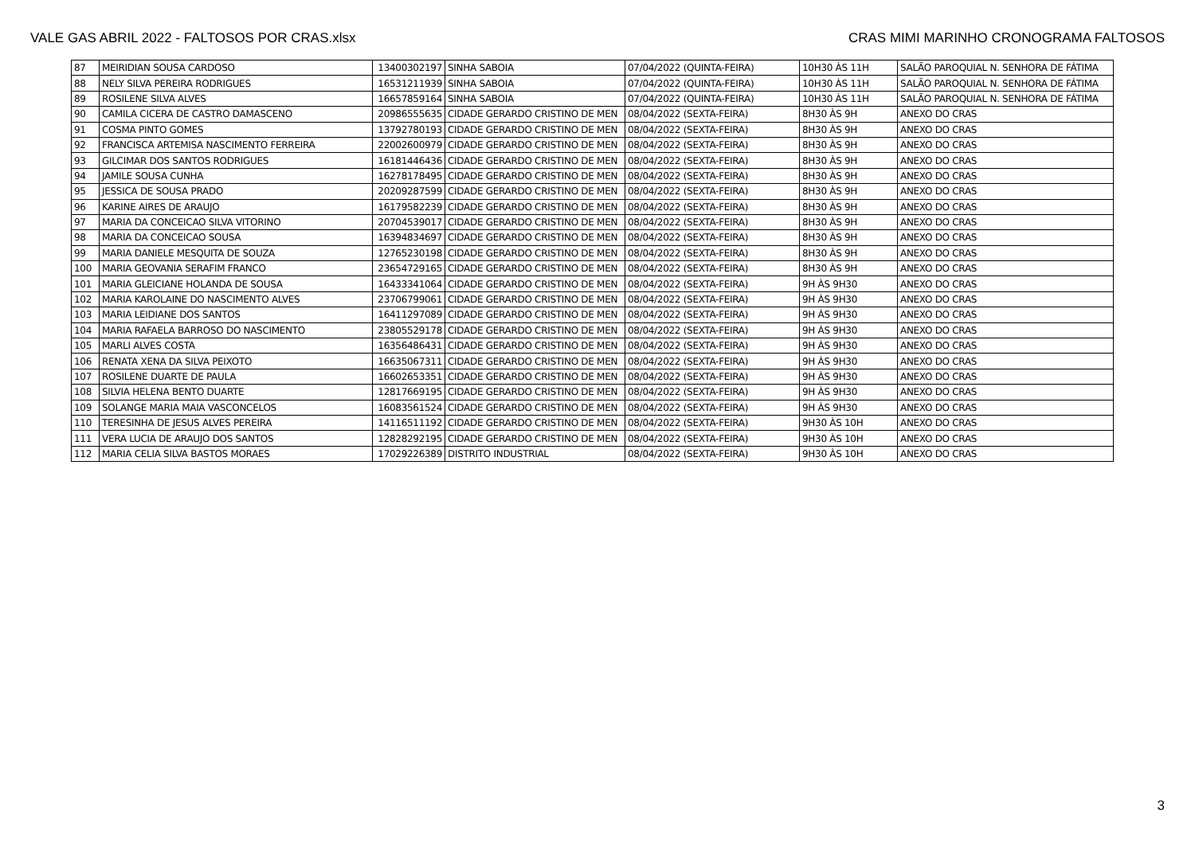VALE GAS ABRIL 2022 - FALTOSOS POR CRAS.xlsx CRAS MIMI MARINHO CRONOGRAMA FALTOSOS
| 87 | MEIRIDIAN SOUSA CARDOSO | 13400302197 | SINHA SABOIA | 07/04/2022 (QUINTA-FEIRA) | 10H30 ÀS 11H | SALÃO PAROQUIAL N. SENHORA DE FÁTIMA |
| 88 | NELY SILVA PEREIRA RODRIGUES | 16531211939 | SINHA SABOIA | 07/04/2022 (QUINTA-FEIRA) | 10H30 ÀS 11H | SALÃO PAROQUIAL N. SENHORA DE FÁTIMA |
| 89 | ROSILENE SILVA ALVES | 16657859164 | SINHA SABOIA | 07/04/2022 (QUINTA-FEIRA) | 10H30 ÀS 11H | SALÃO PAROQUIAL N. SENHORA DE FÁTIMA |
| 90 | CAMILA CICERA DE CASTRO DAMASCENO | 20986555635 | CIDADE GERARDO CRISTINO DE MEN | 08/04/2022 (SEXTA-FEIRA) | 8H30 ÀS 9H | ANEXO DO CRAS |
| 91 | COSMA PINTO GOMES | 13792780193 | CIDADE GERARDO CRISTINO DE MEN | 08/04/2022 (SEXTA-FEIRA) | 8H30 ÀS 9H | ANEXO DO CRAS |
| 92 | FRANCISCA ARTEMISA NASCIMENTO FERREIRA | 22002600979 | CIDADE GERARDO CRISTINO DE MEN | 08/04/2022 (SEXTA-FEIRA) | 8H30 ÀS 9H | ANEXO DO CRAS |
| 93 | GILCIMAR DOS SANTOS RODRIGUES | 16181446436 | CIDADE GERARDO CRISTINO DE MEN | 08/04/2022 (SEXTA-FEIRA) | 8H30 ÀS 9H | ANEXO DO CRAS |
| 94 | JAMILE SOUSA CUNHA | 16278178495 | CIDADE GERARDO CRISTINO DE MEN | 08/04/2022 (SEXTA-FEIRA) | 8H30 ÀS 9H | ANEXO DO CRAS |
| 95 | JESSICA DE SOUSA PRADO | 20209287599 | CIDADE GERARDO CRISTINO DE MEN | 08/04/2022 (SEXTA-FEIRA) | 8H30 ÀS 9H | ANEXO DO CRAS |
| 96 | KARINE AIRES DE ARAUJO | 16179582239 | CIDADE GERARDO CRISTINO DE MEN | 08/04/2022 (SEXTA-FEIRA) | 8H30 ÀS 9H | ANEXO DO CRAS |
| 97 | MARIA DA CONCEICAO SILVA VITORINO | 20704539017 | CIDADE GERARDO CRISTINO DE MEN | 08/04/2022 (SEXTA-FEIRA) | 8H30 ÀS 9H | ANEXO DO CRAS |
| 98 | MARIA DA CONCEICAO SOUSA | 16394834697 | CIDADE GERARDO CRISTINO DE MEN | 08/04/2022 (SEXTA-FEIRA) | 8H30 ÀS 9H | ANEXO DO CRAS |
| 99 | MARIA DANIELE MESQUITA DE SOUZA | 12765230198 | CIDADE GERARDO CRISTINO DE MEN | 08/04/2022 (SEXTA-FEIRA) | 8H30 ÀS 9H | ANEXO DO CRAS |
| 100 | MARIA GEOVANIA SERAFIM FRANCO | 23654729165 | CIDADE GERARDO CRISTINO DE MEN | 08/04/2022 (SEXTA-FEIRA) | 8H30 ÀS 9H | ANEXO DO CRAS |
| 101 | MARIA GLEICIANE HOLANDA DE SOUSA | 16433341064 | CIDADE GERARDO CRISTINO DE MEN | 08/04/2022 (SEXTA-FEIRA) | 9H ÀS 9H30 | ANEXO DO CRAS |
| 102 | MARIA KAROLAINE DO NASCIMENTO ALVES | 23706799061 | CIDADE GERARDO CRISTINO DE MEN | 08/04/2022 (SEXTA-FEIRA) | 9H ÀS 9H30 | ANEXO DO CRAS |
| 103 | MARIA LEIDIANE DOS SANTOS | 16411297089 | CIDADE GERARDO CRISTINO DE MEN | 08/04/2022 (SEXTA-FEIRA) | 9H ÀS 9H30 | ANEXO DO CRAS |
| 104 | MARIA RAFAELA BARROSO DO NASCIMENTO | 23805529178 | CIDADE GERARDO CRISTINO DE MEN | 08/04/2022 (SEXTA-FEIRA) | 9H ÀS 9H30 | ANEXO DO CRAS |
| 105 | MARLI ALVES COSTA | 16356486431 | CIDADE GERARDO CRISTINO DE MEN | 08/04/2022 (SEXTA-FEIRA) | 9H ÀS 9H30 | ANEXO DO CRAS |
| 106 | RENATA XENA DA SILVA PEIXOTO | 16635067311 | CIDADE GERARDO CRISTINO DE MEN | 08/04/2022 (SEXTA-FEIRA) | 9H ÀS 9H30 | ANEXO DO CRAS |
| 107 | ROSILENE DUARTE DE PAULA | 16602653351 | CIDADE GERARDO CRISTINO DE MEN | 08/04/2022 (SEXTA-FEIRA) | 9H ÀS 9H30 | ANEXO DO CRAS |
| 108 | SILVIA HELENA BENTO DUARTE | 12817669195 | CIDADE GERARDO CRISTINO DE MEN | 08/04/2022 (SEXTA-FEIRA) | 9H ÀS 9H30 | ANEXO DO CRAS |
| 109 | SOLANGE MARIA MAIA VASCONCELOS | 16083561524 | CIDADE GERARDO CRISTINO DE MEN | 08/04/2022 (SEXTA-FEIRA) | 9H ÀS 9H30 | ANEXO DO CRAS |
| 110 | TERESINHA DE JESUS ALVES PEREIRA | 14116511192 | CIDADE GERARDO CRISTINO DE MEN | 08/04/2022 (SEXTA-FEIRA) | 9H30 ÀS 10H | ANEXO DO CRAS |
| 111 | VERA LUCIA DE ARAUJO DOS SANTOS | 12828292195 | CIDADE GERARDO CRISTINO DE MEN | 08/04/2022 (SEXTA-FEIRA) | 9H30 ÀS 10H | ANEXO DO CRAS |
| 112 | MARIA CELIA SILVA BASTOS MORAES | 17029226389 | DISTRITO INDUSTRIAL | 08/04/2022 (SEXTA-FEIRA) | 9H30 ÀS 10H | ANEXO DO CRAS |
3